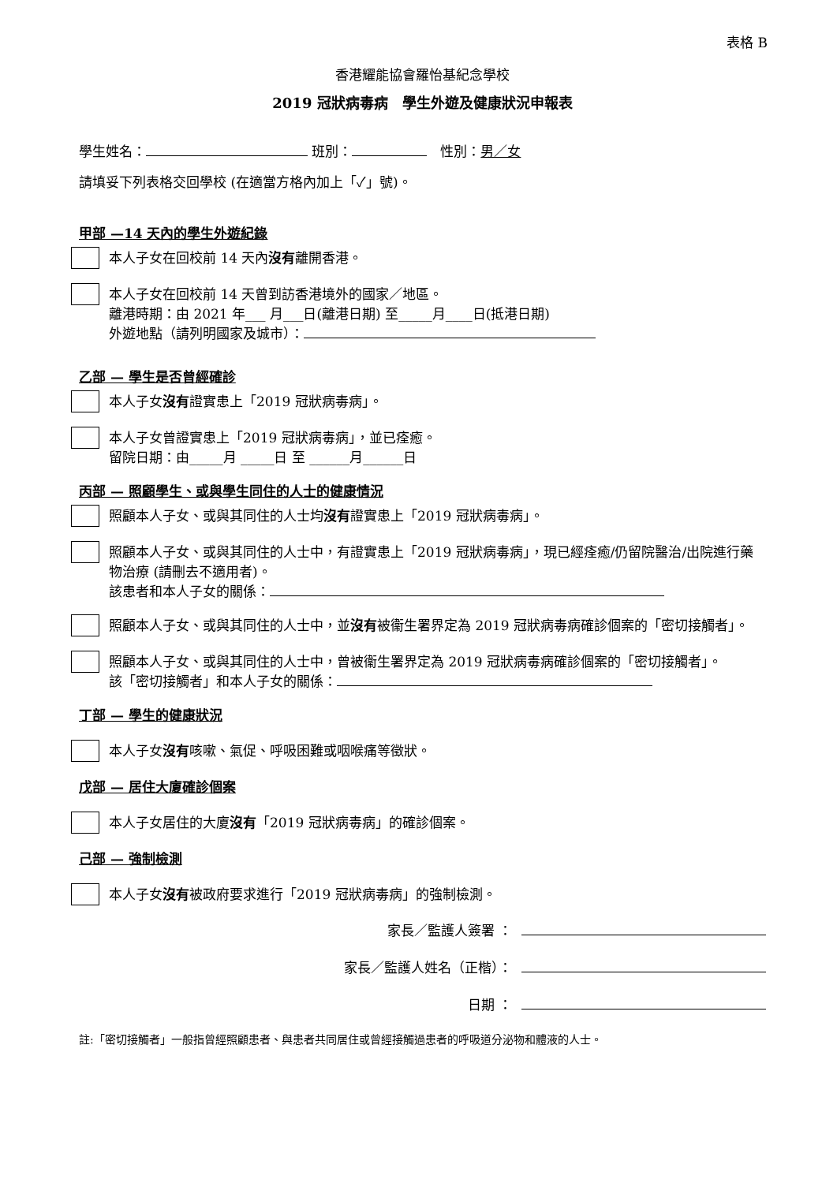表格 B
香港耀能協會羅怡基紀念學校
2019 冠狀病毒病　學生外遊及健康狀況申報表
學生姓名： 班別： 　性別：男／女
請填妥下列表格交回學校 (在適當方格內加上「✓」號)。
甲部 —14 天內的學生外遊紀錄
本人子女在回校前 14 天內沒有離開香港。
本人子女在回校前 14 天曾到訪香港境外的國家／地區。
離港時期：由 2021 年___ 月___日(離港日期) 至_____月____日(抵港日期)
外遊地點（請列明國家及城市）：
乙部 — 學生是否曾經確診
本人子女沒有證實患上「2019 冠狀病毒病」。
本人子女曾證實患上「2019 冠狀病毒病」，並已痊癒。
留院日期：由_____月 _____日 至 ______月______日
丙部 — 照顧學生、或與學生同住的人士的健康情況
照顧本人子女、或與其同住的人士均沒有證實患上「2019 冠狀病毒病」。
照顧本人子女、或與其同住的人士中，有證實患上「2019 冠狀病毒病」，現已經痊癒/仍留院醫治/出院進行藥物治療 (請刪去不適用者)。
該患者和本人子女的關係：
照顧本人子女、或與其同住的人士中，並沒有被衞生署界定為 2019 冠狀病毒病確診個案的「密切接觸者」。
照顧本人子女、或與其同住的人士中，曾被衞生署界定為 2019 冠狀病毒病確診個案的「密切接觸者」。
該「密切接觸者」和本人子女的關係：
丁部 — 學生的健康狀況
本人子女沒有咳嗽、氣促、呼吸困難或咽喉痛等徵狀。
戊部 — 居住大廈確診個案
本人子女居住的大廈沒有「2019 冠狀病毒病」的確診個案。
己部 — 強制檢測
本人子女沒有被政府要求進行「2019 冠狀病毒病」的強制檢測。
家長／監護人簽署 ：
家長／監護人姓名（正楷）：
日期 ：
註:「密切接觸者」一般指曾經照顧患者、與患者共同居住或曾經接觸過患者的呼吸道分泌物和體液的人士。